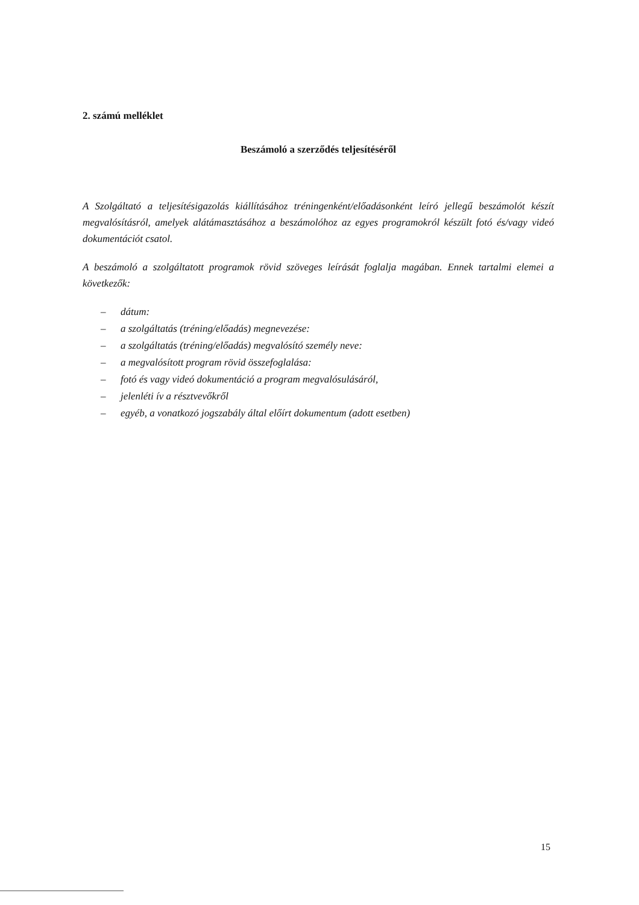2. számú melléklet
Beszámoló a szerződés teljesítéséről
A Szolgáltató a teljesítésigazolás kiállításához tréningenként/előadásonként leíró jellegű beszámolót készít megvalósításról, amelyek alátámasztásához a beszámolóhoz az egyes programokról készült fotó és/vagy videó dokumentációt csatol.
A beszámoló a szolgáltatott programok rövid szöveges leírását foglalja magában. Ennek tartalmi elemei a következők:
– dátum:
– a szolgáltatás (tréning/előadás) megnevezése:
– a szolgáltatás (tréning/előadás) megvalósító személy neve:
– a megvalósított program rövid összefoglalása:
– fotó és vagy videó dokumentáció a program megvalósulásáról,
– jelenléti ív a résztvevőkről
– egyéb, a vonatkozó jogszabály által előírt dokumentum (adott esetben)
15